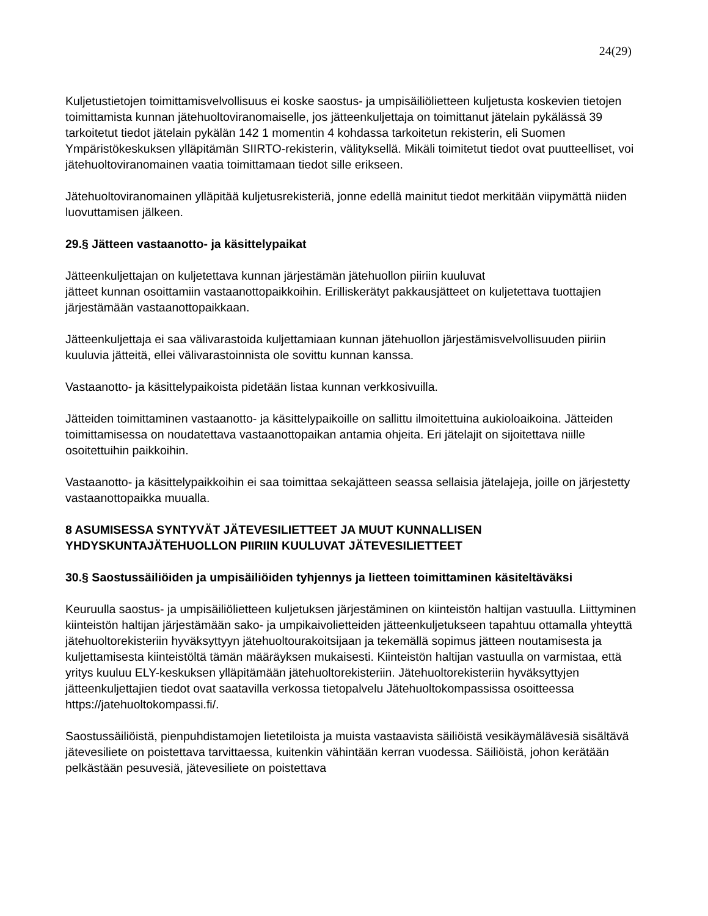24(29)
Kuljetustietojen toimittamisvelvollisuus ei koske saostus- ja umpisäiliölietteen kuljetusta koskevien tietojen toimittamista kunnan jätehuoltoviranomaiselle, jos jätteenkuljettaja on toimittanut jätelain pykälässä 39 tarkoitetut tiedot jätelain pykälän 142 1 momentin 4 kohdassa tarkoitetun rekisterin, eli Suomen Ympäristökeskuksen ylläpitämän SIIRTO-rekisterin, välityksellä. Mikäli toimitetut tiedot ovat puutteelliset, voi jätehuoltoviranomainen vaatia toimittamaan tiedot sille erikseen.
Jätehuoltoviranomainen ylläpitää kuljetusrekisteriä, jonne edellä mainitut tiedot merkitään viipymättä niiden luovuttamisen jälkeen.
29.§ Jätteen vastaanotto- ja käsittelypaikat
Jätteenkuljettajan on kuljetettava kunnan järjestämän jätehuollon piiriin kuuluvat
jätteet kunnan osoittamiin vastaanottopaikkoihin. Erilliskerätyt pakkausjätteet on kuljetettava tuottajien järjestämään vastaanottopaikkaan.
Jätteenkuljettaja ei saa välivarastoida kuljettamiaan kunnan jätehuollon järjestämisvelvollisuuden piiriin kuuluvia jätteitä, ellei välivarastoinnista ole sovittu kunnan kanssa.
Vastaanotto- ja käsittelypaikoista pidetään listaa kunnan verkkosivuilla.
Jätteiden toimittaminen vastaanotto- ja käsittelypaikoille on sallittu ilmoitettuina aukioloaikoina. Jätteiden toimittamisessa on noudatettava vastaanottopaikan antamia ohjeita. Eri jätelajit on sijoitettava niille osoitettuihin paikkoihin.
Vastaanotto- ja käsittelypaikkoihin ei saa toimittaa sekajätteen seassa sellaisia jätelajeja, joille on järjestetty vastaanottopaikka muualla.
8 ASUMISESSA SYNTYVÄT JÄTEVESILIETTEET JA MUUT KUNNALLISEN YHDYSKUNTAJÄTEHUOLLON PIIRIIN KUULUVAT JÄTEVESILIETTEET
30.§ Saostussäiliöiden ja umpisäiliöiden tyhjennys ja lietteen toimittaminen käsiteltäväksi
Keuruulla saostus- ja umpisäiliölietteen kuljetuksen järjestäminen on kiinteistön haltijan vastuulla. Liittyminen kiinteistön haltijan järjestämään sako- ja umpikaivolietteiden jätteenkuljetukseen tapahtuu ottamalla yhteyttä jätehuoltorekisteriin hyväksyttyyn jätehuoltourakoitsijaan ja tekemällä sopimus jätteen noutamisesta ja kuljettamisesta kiinteistöltä tämän määräyksen mukaisesti. Kiinteistön haltijan vastuulla on varmistaa, että yritys kuuluu ELY-keskuksen ylläpitämään jätehuoltorekisteriin. Jätehuoltorekisteriin hyväksyttyjen jätteenkuljettajien tiedot ovat saatavilla verkossa tietopalvelu Jätehuoltokompassissa osoitteessa https://jatehuoltokompassi.fi/.
Saostussäiliöistä, pienpuhdistamojen lietetiloista ja muista vastaavista säiliöistä vesikäymälävesiä sisältävä jätevesiliete on poistettava tarvittaessa, kuitenkin vähintään kerran vuodessa. Säiliöistä, johon kerätään pelkästään pesuvesiä, jätevesiliete on poistettava